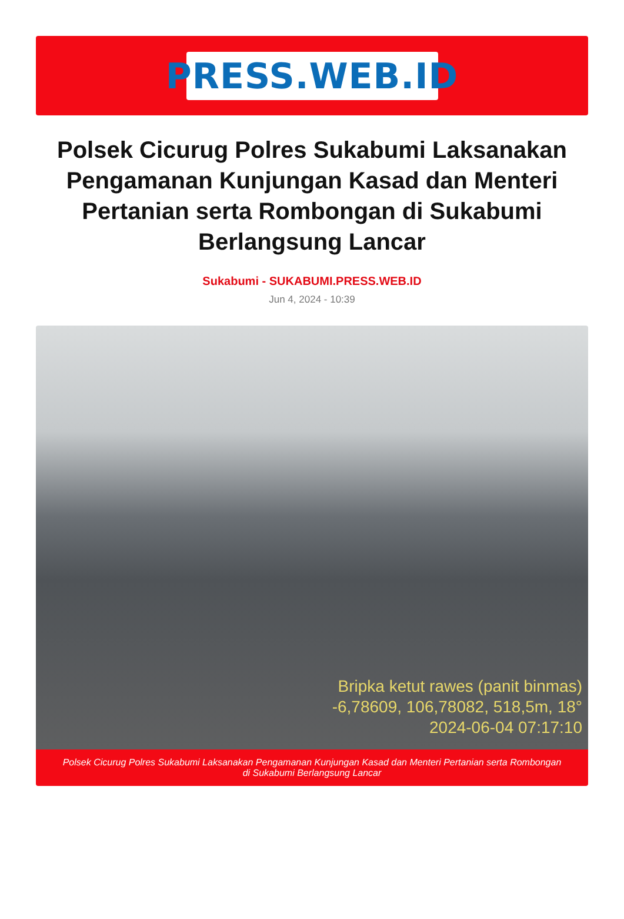PRESS.WEB.ID
Polsek Cicurug Polres Sukabumi Laksanakan Pengamanan Kunjungan Kasad dan Menteri Pertanian serta Rombongan di Sukabumi Berlangsung Lancar
Sukabumi - SUKABUMI.PRESS.WEB.ID
Jun 4, 2024 - 10:39
Bripka ketut rawes (panit binmas)
-6,78609, 106,78082, 518,5m, 18°
2024-06-04 07:17:10
Polsek Cicurug Polres Sukabumi Laksanakan Pengamanan Kunjungan Kasad dan Menteri Pertanian serta Rombongan di Sukabumi Berlangsung Lancar